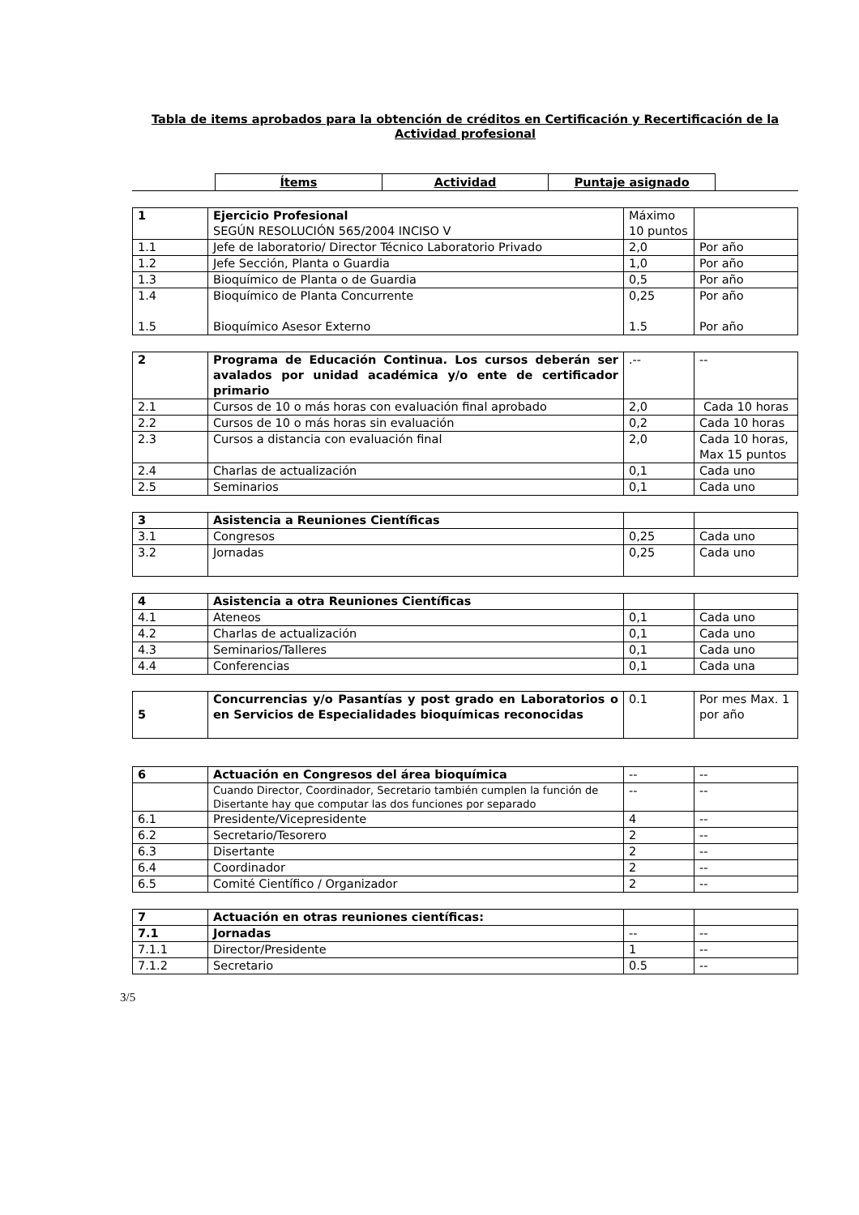Tabla de items aprobados para la obtención de créditos en Certificación y Recertificación de la Actividad profesional
Ítems Actividad Puntaje asignado
| 1 | Ejercicio Profesional SEGÚN RESOLUCIÓN 565/2004 INCISO V | Máximo 10 puntos | |
| 1.1 | Jefe de laboratorio/ Director Técnico Laboratorio Privado | 2,0 | Por año |
| 1.2 | Jefe Sección, Planta o Guardia | 1,0 | Por año |
| 1.3 | Bioquímico de Planta o de Guardia | 0,5 | Por año |
| 1.4 1.5 | Bioquímico de Planta Concurrente Bioquímico Asesor Externo | 0,25 1.5 | Por año Por año |
| 2 | Programa de Educación Continua. Los cursos deberán ser avalados por unidad académica y/o ente de certificador primario | .-- | -- |
| 2.1 | Cursos de 10 o más horas con evaluación final aprobado | 2,0 | Cada 10 horas |
| 2.2 | Cursos de 10 o más horas sin evaluación | 0,2 | Cada 10 horas |
| 2.3 | Cursos a distancia con evaluación final | 2,0 | Cada 10 horas, Max 15 puntos |
| 2.4 | Charlas de actualización | 0,1 | Cada uno |
| 2.5 | Seminarios | 0,1 | Cada uno |
| 3 | Asistencia a Reuniones Científicas | | |
| 3.1 | Congresos | 0,25 | Cada uno |
| 3.2 | Jornadas | 0,25 | Cada uno |
| 4 | Asistencia a otra Reuniones Científicas | | |
| 4.1 | Ateneos | 0,1 | Cada uno |
| 4.2 | Charlas de actualización | 0,1 | Cada uno |
| 4.3 | Seminarios/Talleres | 0,1 | Cada uno |
| 4.4 | Conferencias | 0,1 | Cada una |
| 5 | Concurrencias y/o Pasantías y post grado en Laboratorios o en Servicios de Especialidades bioquímicas reconocidas | 0.1 | Por mes Max. 1 por año |
| 6 | Actuación en Congresos del área bioquímica | -- | -- |
| | Cuando Director, Coordinador, Secretario también cumplen la función de Disertante hay que computar las dos funciones por separado | -- | -- |
| 6.1 | Presidente/Vicepresidente | 4 | -- |
| 6.2 | Secretario/Tesorero | 2 | -- |
| 6.3 | Disertante | 2 | -- |
| 6.4 | Coordinador | 2 | -- |
| 6.5 | Comité Científico / Organizador | 2 | -- |
| 7 | Actuación en otras reuniones científicas: | | |
| 7.1 | Jornadas | -- | -- |
| 7.1.1 | Director/Presidente | 1 | -- |
| 7.1.2 | Secretario | 0.5 | -- |
3/5